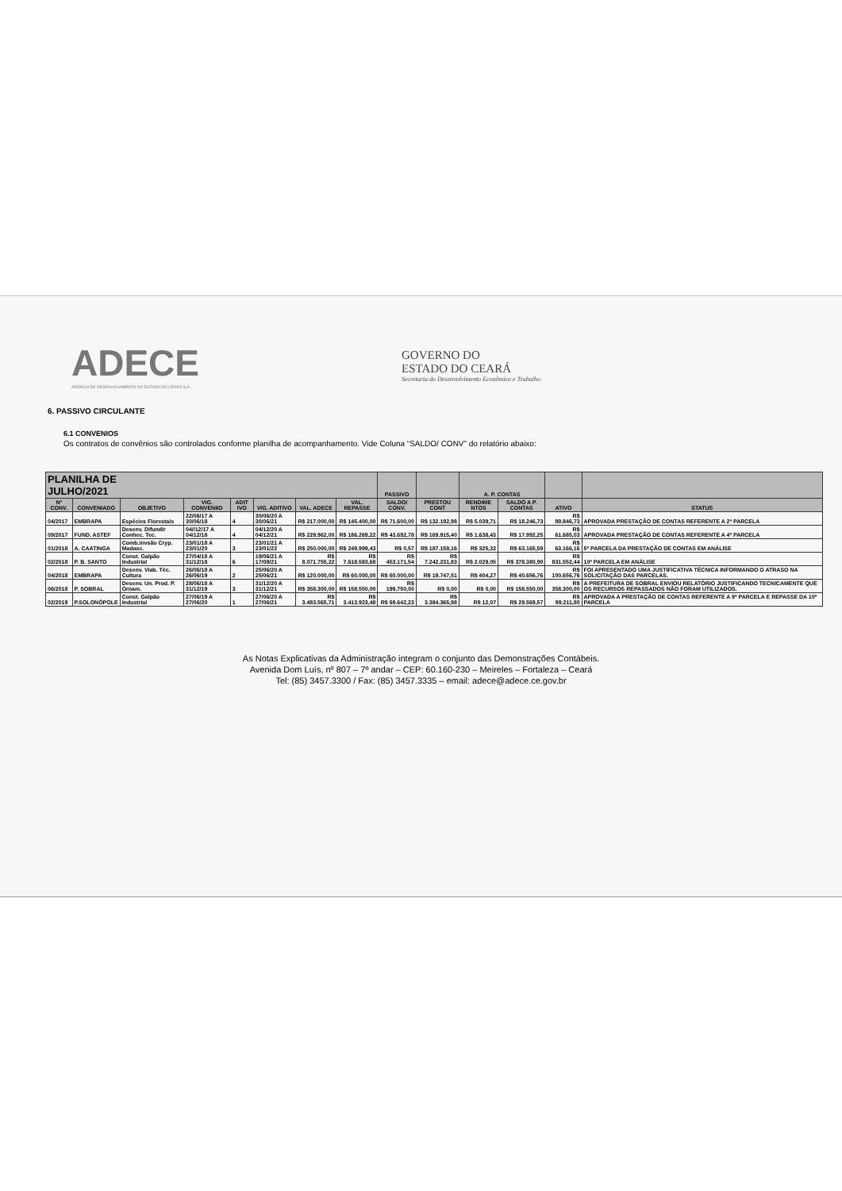ADECE
AGÊNCIA DE DESENVOLVIMENTO DO ESTADO DO CEARÁ S.A.
GOVERNO DO
ESTADO DO CEARÁ
Secretaria do Desenvolvimento Econômico e Trabalho
6. PASSIVO CIRCULANTE
6.1 CONVENIOS
Os contratos de convênios são controlados conforme planilha de acompanhamento. Vide Coluna “SALDO/ CONV” do relatório abaixo:
| PLANILHA DE JULHO/2021 | | | | | | | | PASSIVO | | A. P. CONTAS | | | |
| --- | --- | --- | --- | --- | --- | --- | --- | --- | --- | --- | --- | --- | --- |
| Nº CONV. | CONVENIADO | OBJETIVO | VIG. CONVENIIO | ADIT IVO | VIG. ADITIVO | VAL. ADECE | VAL. REPASSE | SALDO/ CONV. | PRESTOU CONT | RENDIME NTOS | SALDO A P. CONTAS | ATIVO | STATUS |
| 04/2017 | EMBRAPA | Espécies Florestais | 22/06/17 A 30/06/18 | 4 | 30/06/20 A 30/06/21 | R$ 217.000,00 | R$ 145.400,00 | R$ 71.600,00 | R$ 132.192,98 | R$ 5.039,71 | R$ 18.246,73 | R$ 89.846,73 | APROVADA PRESTAÇÃO DE CONTAS REFERENTE A 2ª PARCELA |
| 09/2017 | FUND. ASTEF | Desenv. Difundir Conhec. Tec. | 04//12/17 A 04/12/18 | 4 | 04/12/20 A 04/12/21 | R$ 229.962,00 | R$ 186.269,22 | R$ 43.692,78 | R$ 169.915,40 | R$ 1.638,43 | R$ 17.992,25 | R$ 61.685,03 | APROVADA PRESTAÇÃO DE CONTAS REFERENTE A 4ª PARCELA |
| 01/2018 | A. CAATINGA | Comb.invsão Cryp. Madasc. | 23/01/18 A 23/01/20 | 3 | 23/01/21 A 23/01/22 | R$ 250.000,00 | R$ 249.999,43 | R$ 0,57 | R$ 187.159,16 | R$ 325,32 | R$ 63.165,59 | R$ 63.166,16 | 5ª PARCELA DA PRESTAÇÃO DE CONTAS EM ANÁLISE |
| 02/2018 | P. B. SANTO | Const. Galpão Industrial | 27/04/18 A 31/12/18 | 6 | 19/06/21 A 17/09/21 | R$ 8.071.755,22 | R$ 7.618.583,68 | R$ 453.171,54 | R$ 7.242.231,83 | R$ 2.029,05 | R$ 378.380,90 | R$ 831.552,44 | 10ª PARCELA EM ANÁLISE |
| 04/2018 | EMBRAPA | Desenv. Viab. Téc. Cultura | 26/06/18 A 26/06/19 | 2 | 25/06/20 A 25/06/21 | R$ 120.000,00 | R$ 60.000,00 | R$ 60.000,00 | R$ 19.747,51 | R$ 404,27 | R$ 40.656,76 | R$ 100.656,76 | FOI APRESENTADO UMA JUSTIFICATIVA TÉCNICA INFORMANDO O ATRASO NA SOLICITAÇÃO DAS PARCELAS. |
| 06/2018 | P. SOBRAL | Desenv. Un. Prod. P. Ornam. | 28/06/18 A 31/12/19 | 3 | 31/12/20 A 31/12/21 | R$ 358.300,00 | R$ 158.550,00 | R$ 199.750,00 | R$ 0,00 | R$ 0,00 | R$ 158.550,00 | R$ 358.300,00 | A PREFEITURA DE SOBRAL ENVIOU RELATÓRIO JUSTIFICANDO TECNICAMENTE QUE OS RECURSOS REPASSADOS NÃO FORAM UTILIZADOS. |
| 02/2019 | P.SOLONÓPOLE | Const. Galpão Industrial | 27/06/19 A 27/06/20 | 1 | 27/06/20 A 27/06/21 | R$ 3.483.565,71 | R$ 3.413.923,48 | R$ 69.642,23 | R$ 3.384.365,98 | R$ 12,07 | R$ 29.569,57 | R$ 99.211,80 | APROVADA A PRESTAÇÃO DE CONTAS REFERENTE A 9ª PARCELA E REPASSE DA 10ª PARCELA |
As Notas Explicativas da Administração integram o conjunto das Demonstrações Contábeis.
Avenida Dom Luís, nº 807 – 7º andar – CEP: 60.160-230 – Meireles – Fortaleza – Ceará
Tel: (85) 3457.3300 / Fax: (85) 3457.3335 – email: adece@adece.ce.gov.br